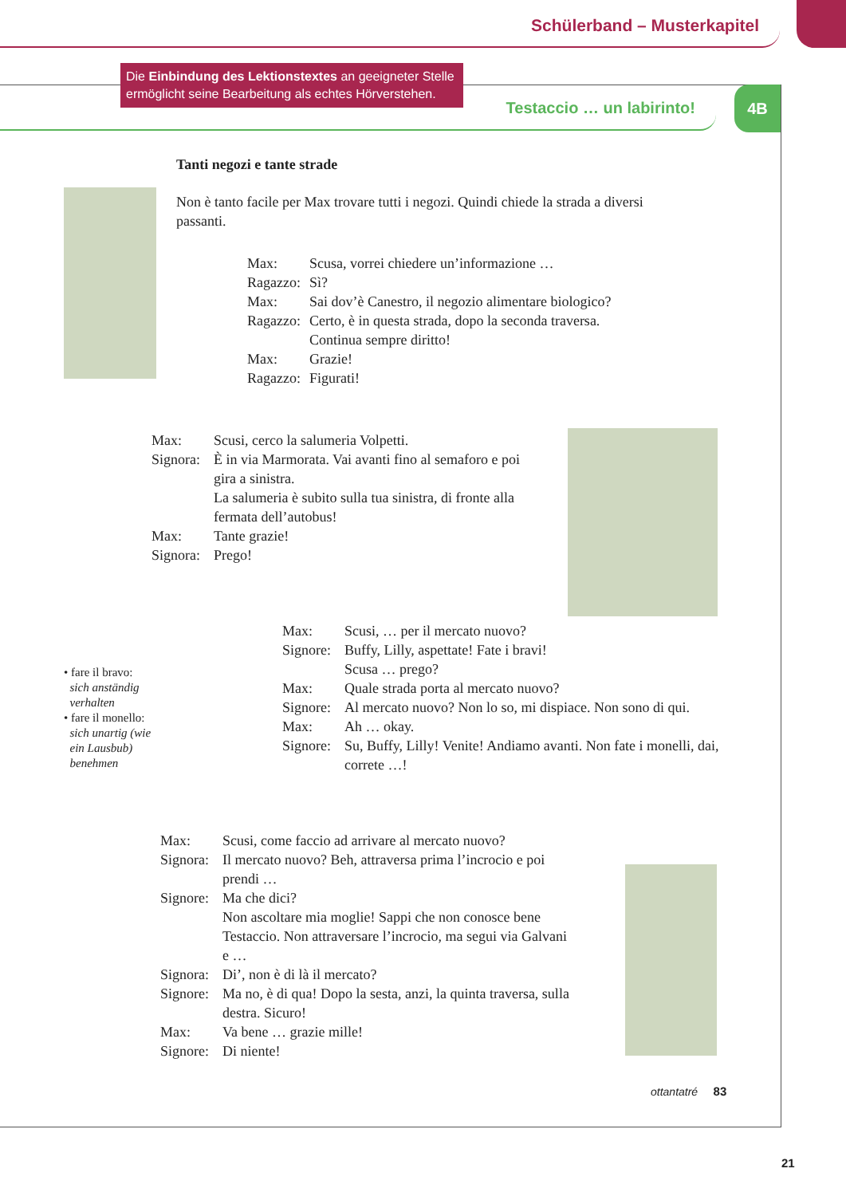Schülerband – Musterkapitel
Testaccio … un labirinto! 4B
Die Einbindung des Lektionstextes an geeigneter Stelle ermöglicht seine Bearbeitung als echtes Hörverstehen.
Tanti negozi e tante strade
Non è tanto facile per Max trovare tutti i negozi. Quindi chiede la strada a diversi passanti.
Max: Scusa, vorrei chiedere un’informazione … Ragazzo: Sì? Max: Sai dov’è Canestro, il negozio alimentare biologico? Ragazzo: Certo, è in questa strada, dopo la seconda traversa.
Continua sempre diritto! Max: Grazie! Ragazzo: Figurati!
Max: Scusi, cerco la salumeria Volpetti. Signora: È in via Marmorata. Vai avanti fino al semaforo e poi gira a sinistra.
La salumeria è subito sulla tua sinistra, di fronte alla fermata dell’autobus! Max: Tante grazie! Signora: Prego!
Max: Scusi, … per il mercato nuovo? Signore: Buffy, Lilly, aspettate! Fate i bravi!
Scusa … prego? Max: Quale strada porta al mercato nuovo? Signore: Al mercato nuovo? Non lo so, mi dispiace. Non sono di qui. Max: Ah … okay. Signore: Su, Buffy, Lilly! Venite! Andiamo avanti. Non fate i monelli, dai, correte …!
• fare il bravo:
sich anständig
verhalten
• fare il monello:
sich unartig (wie
ein Lausbub)
benehmen
Max: Scusi, come faccio ad arrivare al mercato nuovo? Signora: Il mercato nuovo? Beh, attraversa prima l’incrocio e poi prendi … Signore: Ma che dici?
Non ascoltare mia moglie! Sappi che non conosce bene Testaccio. Non attraversare l’incrocio, ma segui via Galvani e … Signora: Di’, non è di là il mercato? Signore: Ma no, è di qua! Dopo la sesta, anzi, la quinta traversa, sulla destra. Sicuro! Max: Va bene … grazie mille! Signore: Di niente!
ottantatré 83
21